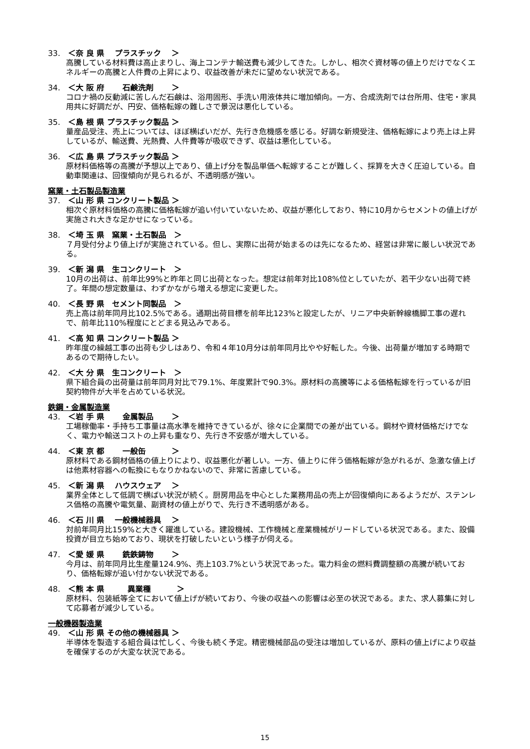33. ＜奈 良 県　 プラスチック　 ＞
高騰している材料費は高止まりし、海上コンテナ輸送費も減少してきた。しかし、相次ぐ資材等の値上りだけでなくエネルギーの高騰と人件費の上昇により、収益改善が未だに望めない状況である。
34. ＜大 阪 府　　 石鹸洗剤　　 ＞
コロナ禍の反動減に苦しんだ石鹸は、浴用固形、手洗い用液体共に増加傾向。一方、合成洗剤では台所用、住宅・家具用共に好調だが、円安、価格転嫁の難しさで景況は悪化している。
35. ＜島 根 県 プラスチック製品 ＞
量産品受注、売上については、ほぼ横ばいだが、先行き危機感を感じる。好調な新規受注、価格転嫁により売上は上昇しているが、輸送費、光熱費、人件費等が吸収できず、収益は悪化している。
36. ＜広 島 県 プラスチック製品 ＞
原材料価格等の高騰が予想以上であり、値上げ分を製品単価へ転嫁することが難しく、採算を大きく圧迫している。自動車関連は、回復傾向が見られるが、不透明感が強い。
窯業・土石製品製造業
37. ＜山 形 県 コンクリート製品 ＞
相次ぐ原材料価格の高騰に価格転嫁が追い付いていないため、収益が悪化しており、特に10月からセメントの値上げが実施され大きな足かせになっている。
38. ＜埼 玉 県　窯業・土石製品　＞
７月受付分より値上げが実施されている。但し、実際に出荷が始まるのは先になるため、経営は非常に厳しい状況である。
39. ＜新 潟 県　生コンクリート　＞
10月の出荷は、前年比99%と昨年と同じ出荷となった。想定は前年対比108%位としていたが、若干少ない出荷で終了。年間の想定数量は、わずかながら増える想定に変更した。
40. ＜長 野 県　セメント同製品　＞
売上高は前年同月比102.5%である。通期出荷目標を前年比123%と設定したが、リニア中央新幹線橋脚工事の遅れで、前年比110%程度にとどまる見込みである。
41. ＜高 知 県 コンクリート製品 ＞
昨年度の繰越工事の出荷も少しはあり、令和４年10月分は前年同月比やや好転した。今後、出荷量が増加する時期であるので期待したい。
42. ＜大 分 県　生コンクリート　＞
県下組合員の出荷量は前年同月対比で79.1%、年度累計で90.3%。原材料の高騰等による価格転嫁を行っているが旧契約物件が大半を占めている状況。
鉄鋼・金属製造業
43. ＜岩 手 県　　 金属製品　　 ＞
工場稼働率・手持ち工事量は高水準を維持できているが、徐々に企業間での差が出ている。鋼材や資材価格だけでなく、電力や輸送コストの上昇も重なり、先行き不安感が増大している。
44. ＜東 京 都　　 一般缶　　　 ＞
原材料である鋼材価格の値上りにより、収益悪化が著しい。一方、値上りに伴う価格転嫁が急がれるが、急激な値上げは他素材容器への転換にもなりかねないので、非常に苦慮している。
45. ＜新 潟 県　 ハウスウェア　 ＞
業界全体として低調で横ばい状況が続く。厨房用品を中心とした業務用品の売上が回復傾向にあるようだが、ステンレス価格の高騰や電気量、副資材の値上がりで、先行き不透明感がある。
46. ＜石 川 県　 一般機械器具　 ＞
対前年同月比159%と大きく躍進している。建設機械、工作機械と産業機械がリードしている状況である。また、設備投資が目立ち始めており、現状を打破したいという様子が伺える。
47. ＜愛 媛 県　　 銑鉄鋳物　　 ＞
今月は、前年同月比生産量124.9%、売上103.7%という状況であった。電力料金の燃料費調整額の高騰が続いており、価格転嫁が追い付かない状況である。
48. ＜熊 本 県　　　異業種　　　 ＞
原材料、包装紙等全てにおいて値上げが続いており、今後の収益への影響は必至の状況である。また、求人募集に対して応募者が減少している。
一般機器製造業
49. ＜山 形 県 その他の機械器具 ＞
半導体を製造する組合員は忙しく、今後も続く予定。精密機械部品の受注は増加しているが、原料の値上げにより収益を確保するのが大変な状況である。
15